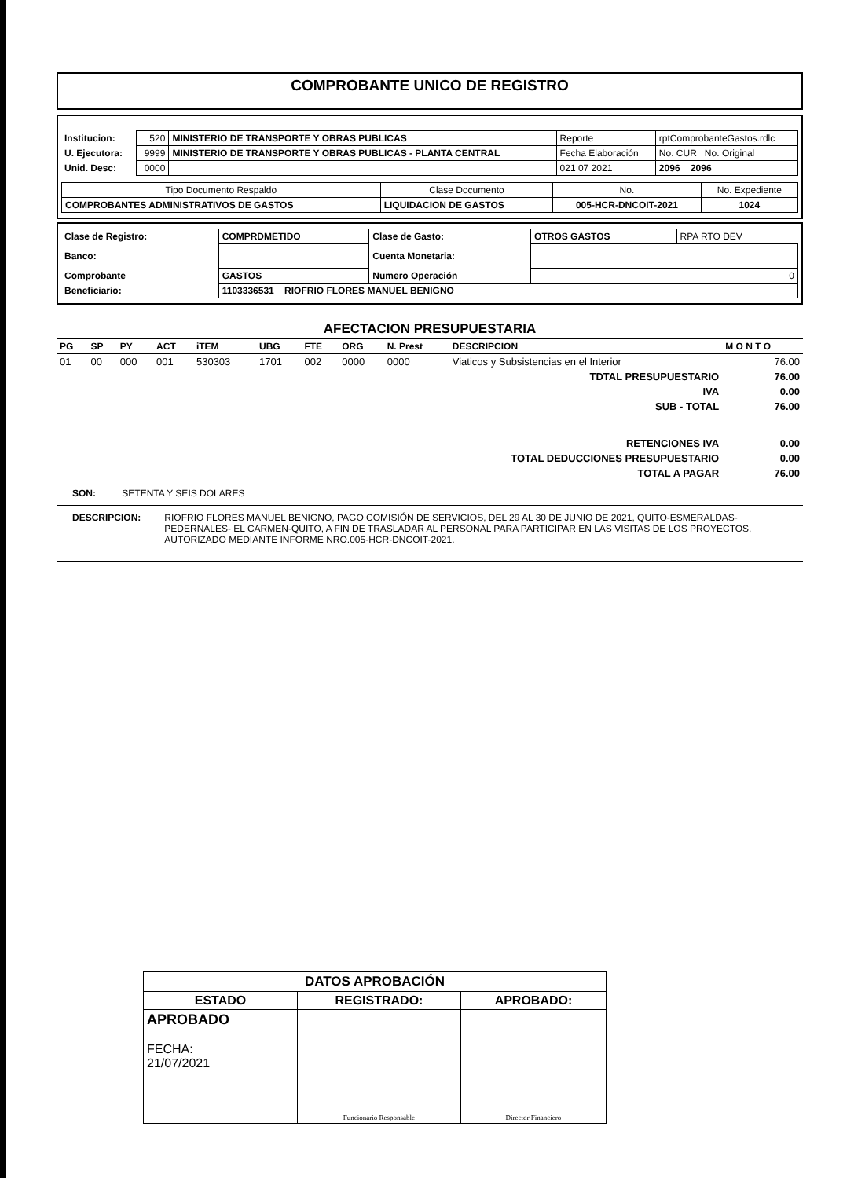COMPROBANTE UNICO DE REGISTRO
| Institucion: | 520 | MINISTERIO DE TRANSPORTE Y OBRAS PUBLICAS | Reporte | rptComprobanteGastos.rdlc |
| U. Ejecutora: | 9999 | MINISTERIO DE TRANSPORTE Y OBRAS PUBLICAS - PLANTA CENTRAL | Fecha Elaboración | No. CUR No. Original |
| Unid. Desc: | 0000 | | 021 07 2021 | 2096 2096 |
| Tipo Documento Respaldo | Clase Documento | No. | No. Expediente |
| COMPROBANTES ADMINISTRATIVOS DE GASTOS | LIQUIDACION DE GASTOS | 005-HCR-DNCOIT-2021 | 1024 |
| Clase de Registro: | COMPRDMETIDO | Clase de Gasto: | OTROS GASTOS | RPA RTO DEV |
| Banco: | | Cuenta Monetaria: | | |
| Comprobante | GASTOS | Numero Operación | 0 | |
| Beneficiario: | 1103336531 RIOFRIO FLORES MANUEL BENIGNO | | | |
AFECTACION PRESUPUESTARIA
| PG | SP | PY | ACT | iTEM | UBG | FTE | ORG | N. Prest | DESCRIPCION | M O N T O |
| --- | --- | --- | --- | --- | --- | --- | --- | --- | --- | --- |
| 01 | 00 | 000 | 001 | 530303 | 1701 | 002 | 0000 | 0000 | Viaticos y Subsistencias en el Interior | 76.00 |
| TDTAL PRESUPUESTARIO | | | | | | | | | | 76.00 |
| IVA | | | | | | | | | | 0.00 |
| SUB - TOTAL | | | | | | | | | | 76.00 |
| RETENCIONES IVA | | | | | | | | | | 0.00 |
| TOTAL DEDUCCIONES PRESUPUESTARIO | | | | | | | | | | 0.00 |
| TOTAL A PAGAR | | | | | | | | | | 76.00 |
SON: SETENTA Y SEIS DOLARES
DESCRIPCION: RIOFRIO FLORES MANUEL BENIGNO, PAGO COMISIÓN DE SERVICIOS, DEL 29 AL 30 DE JUNIO DE 2021, QUITO-ESMERALDAS-PEDERNALES- EL CARMEN-QUITO, A FIN DE TRASLADAR AL PERSONAL PARA PARTICIPAR EN LAS VISITAS DE LOS PROYECTOS, AUTORIZADO MEDIANTE INFORME NRO.005-HCR-DNCOIT-2021.
| DATOS APROBACIÓN | | |
| ESTADO | REGISTRADO: | APROBADO: |
| APROBADO FECHA: 21/07/2021 | Funcionario Responsable | Director Financiero |